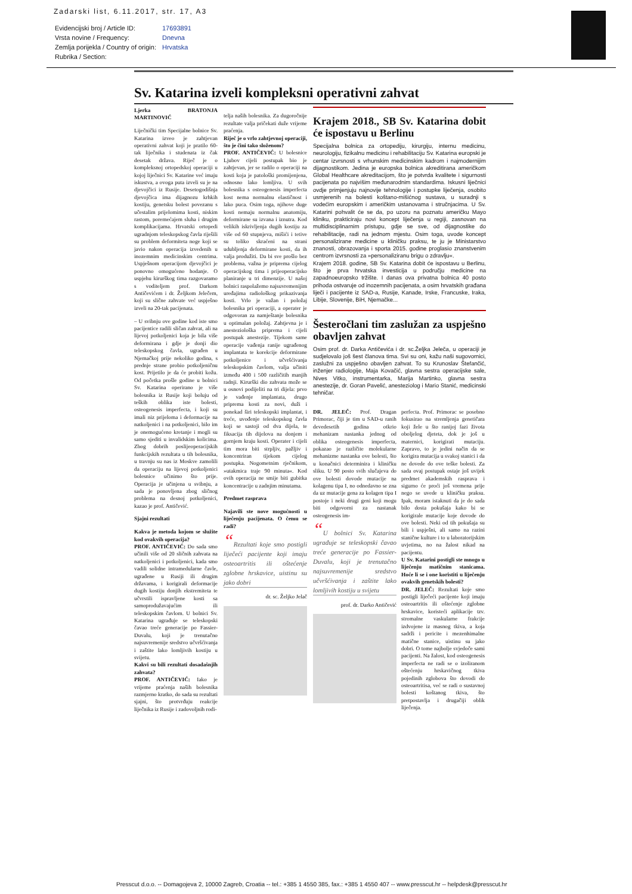Zadarski list, 6.11.2017, str. 17, A3
| Evidencijski broj / Article ID: | 17693891 |
| Vrsta novine / Frequency: | Dnevna |
| Zemlja porijekla / Country of origin: | Hrvatska |
| Rubrika / Section: | |
Sv. Katarina izveli kompleksni operativni zahvat
Ljerka BRATONJA MARTINOVIĆ
Liječnički tim Specijalne bolnice Sv. Katarina izveo je zahtjevan operativni zahvat koji je pratilo 60-tak liječnika i studenata iz čak desetak država. Riječ je o kompleksnoj ortopedskoj operaciji u kojoj liječnici Sv. Katarine već imaju iskustva, a ovoga puta izveli su je na djevojčici iz Rusije. Desetogodišnja djevojčica ima dijagnozu krhkih kostiju, genetsku bolest povezanu s učestalim prijelomima kosti, niskim rastom, poremećajem sluha i drugim komplikacijama. Hrvatski ortopedi ugradnjom teleskopskog čavla riješili su problem deformiteta noge koji se javio nakon operacija izvedenih u inozemnim medicinskim centrima. Uspješnom operacijom djevojčici je ponovno omogućeno hodanje. O uspjehu kirurškog tima razgovaramo s voditeljem prof. Darkom Antičevićem i dr. Željkom Jelečem, koji su slične zahvate već uspješno izveli na 20-tak pacijenata.
– U svibnju ove godine kod iste smo pacijentice radili sličan zahvat, ali na lijevoj potkoljenici koja je bila više deformirana i gdje je donji dio teleskopskog čavla, ugrađen u Njemačkoj prije nekoliko godina, s prednje strane probio potkoljeničnu kost. Prijetilo je da će probiti kožu. Od početka prošle godine u bolnici Sv. Katarina operirano je više bolesnika iz Rusije koji boluju od teških oblika iste bolesti, osteogenesis imperfecta, i koji su imali niz prijeloma i deformacije na natkoljenici i na potkoljenici, bilo im je onemogućeno kretanje i mogli su samo sjediti u invalidskim kolicima. Zbog dobrih poslijeoperacijskih funkcijskih rezultata u tih bolesnika, u travnju su nas iz Moskve zamolili da operaciju na lijevoj potkoljenici bolesnice učinimo što prije. Operacija je učinjena u svibnju, a sada je ponovljena zbog sličnog problema na desnoj potkoljenici, kazao je prof. Antičević.
Sjajni rezultati
Kakva je metoda kojom se služite kod ovakvih operacija?
PROF. ANTIČEVIĆ: Do sada smo učinili više od 20 sličnih zahvata na natkoljenici i potkoljenici, kada smo vadili solidne intramedularne čavle, ugrađene u Rusiji ili drugim državama, i korigirali deformacije dugih kostiju donjih ekstremiteta te učvrstili ispravljene kosti sa samoprodužavajućim ili teleskopskim čavlom. U bolnici Sv. Katarina ugrađuje se teleskopski čavao treće generacije po Fassier-Duvalu, koji je trenutačno najsuvremenije sredstvo učvršćivanja i zaštite lako lomljivih kostiju u svijetu.
Kakvi su bili rezultati dosadašnjih zahvata?
PROF. ANTIČEVIĆ: Iako je vrijeme praćenja naših bolesnika razmjerno kratko, do sada su rezultati sjajni, što protvrđuju reakcije liječnika iz Rusije i zadovoljnih rodi-
telja naših bolesnika. Za dugoročnije rezultate valja pričekati duže vrijeme praćenja.
Riječ je o vrlo zahtjevnoj operaciji, što je čini tako složenom?
PROF. ANTIČEVIĆ: U bolesnice Ljubov cijeli postupak bio je zahtjevan, jer se radilo o operaciji na kosti koja je patološki promijenjena, odnosno lako lomljiva. U svih bolesnika s osteogenesis imperfecta kost nema normalnu elastičnost i lako puca. Osim toga, njihove duge kosti nemaju normalnu anatomiju, deformirane su izvana i iznutra. Kod velikih iskrivljenja dugih kostiju za više od 60 stupnjeva, mišići i tetive su toliko skraćeni na strani udubljenja deformirane kosti, da ih valja produžiti. Da bi sve prošlo bez problema, važna je priprema cijelog operacijskog tima i prijeoperacijsko planiranje u tri dimenzije. U našoj bolnici raspolažemo najsuvremenijim uređajima radiološkog prikazivanja kosti. Vrlo je važan i položaj bolesnika pri operaciji, a operater je odgovoran za namještanje bolesnika u optimalan položaj. Zahtjevna je i anesteziološka priprema i cijeli postupak anestezije. Tijekom same operacije vađenja ranije ugrađenog implantata te korekcije deformirane potkoljenice i učvršćivanja teleskopskim čavlom, valja učiniti između 400 i 500 različitih manjih radnji. Kirurški dio zahvata može se u osnovi podijeliti na tri dijela: prvo je vađenje implantata, drugo priprema kosti za novi, duži i ponekad širi teleskopski implantat, i treće, uvođenje teleskopskog čavla koji se sastoji od dva dijela, te fiksacija tih dijelova na donjem i gornjem kraju kosti. Operater i cijeli tim mora biti strpljiv, pažljiv i koncentriran tijekom cijelog postupka. Nogometnim rječnikom, »utakmica traje 90 minuta«. Kod ovih operacija ne smije biti gubitka koncentracije u zadnjim minutama.
Predmet rasprava
Najavili ste nove mogućnosti u liječenju pacijenata. O čemu se radi?
“Rezultati koje smo postigli liječeći pacijente koji imaju osteoartritis ili oštećenje zglobne hrskavice, uistinu su jako dobri
dr. sc. Željko Jelač
Krajem 2018., SB Sv. Katarina dobit će ispostavu u Berlinu
Specijalna bolnica za ortopediju, kirurgiju, internu medicinu, neurologiju, fizikalnu medicinu i rehabilitaciju Sv. Katarina europski je centar izvrsnosti s vrhunskim medicinskim kadrom i najmodernijim dijagnostikom. Jedina je europska bolnica akreditirana američkom Global Healthcare akreditacijom, što je potvrda kvalitete i sigurnosti pacijenata po najvišim međunarodnim standardima. Iskusni liječnici ovdje primjenjuju najnovije tehnologije i postupke liječenja, osobito usmjerenih na bolesti koštano-mišićnog sustava, u suradnji s vodećim europskim i američkim ustanovama i stručnjacima. U Sv. Katarini pohvalit će se da, po uzoru na poznatu američku Mayo kliniku, prakticiraju novi koncept liječenja u regiji, zasnovan na multidisciplinarnim pristupu, gdje se sve, od dijagnostike do rehabilitacije, radi na jednom mjestu. Osim toga, uvode koncept personalizirane medicine u kliničku praksu, te ju je Ministarstvo znanosti, obrazovanja i sporta 2015. godine proglasio znanstvenim centrom izvrsnosti za »personaliziranu brigu o zdravlju«.
Krajem 2018. godine, SB Sv. Katarina dobit će ispostavu u Berlinu, što je prva hrvatska investicija u području medicine na zapadnoeuropsko tržište. I danas ova privatna bolnica 40 posto prihoda ostvaruje od inozemnih pacijenata, a osim hrvatskih građana liječi i pacijente iz SAD-a, Rusije, Kanade, Irske, Francuske, Iraka, Libije, Slovenije, BiH, Njemačke...
Šesteročlani tim zaslužan za uspješno obavljen zahvat
Osim prof. dr. Darka Antičevića i dr. sc.Željka Jeleča, u operaciji je sudjelovalo još šest članova tima. Svi su oni, kažu naši sugovornici, zaslužni za uspješno obavljen zahvat. To su Krunoslav Štefančić, inženjer radiologije, Maja Kovačić, glavna sestra operacijske sale, Nives Vitko, instrumentarka, Marija Martinko, glavna sestra anestezije, dr. Goran Pavelić, anesteziolog i Mario Stanić, medicinski tehničar.
DR. JELEČ: Prof. Dragan Primorac, čiji je tim u SAD-u ranih devedesetih godina otkrio mehanizam nastanka jednog od oblika osteogenesis imperfecta, pokazao je različite molekularne mehanizme nastanka ove bolesti, što u konačnici determinira i kliničku sliku. U 90 posto svih slučajeva do ove bolesti dovode mutacije na kolagenu tipa I, no odnedavno se zna da uz mutacije gena za kolagen tipa I postoje i neki drugi geni koji mogu biti odgovorni za nastanak osteogenesis im-
“U bolnici Sv. Katarina ugrađuje se teleskopski čavao treće generacije po Fassier-Duvalu, koji je trenutačno najsuvremenije sredstvo učvršćivanja i zaštite lako lomljivih kostiju u svijetu
prof. dr. Darko Antičević
perfecta. Prof. Primorac se posebno fokusirao na stremljenja genetičara koji žele u što ranijoj fazi života oboljelog djeteta, dok je još u maternici, korigirati mutaciju. Zapravo, to je jedini način da se korigira mutacija u svakoj stanici i da ne dovede do ove teške bolesti. Za sada ovaj postupak ostaje još uvijek predmet akademskih rasprava i sigurno će proći još vremena prije nego se uvede u kliničku praksu. Ipak, moram istaknuti da je do sada bilo dosta pokušaja kako bi se korigirale mutacije koje dovode do ove bolesti. Neki od tih pokušaja su bili i uspješni, ali samo na razini stanične kulture i to u laboratorijskim uvjetima, no na žalost nikad na pacijentu.
U Sv. Katarini postigli ste mnogo u liječenju matičnim stanicama. Hoće li se i one koristiti u liječenju ovakvih genetskih bolesti?
DR. JELEČ: Rezultati koje smo postigli liječeći pacijente koji imaju osteoartritis ili oštećenje zglobne hrskavice, koristeći aplikacije tzv. stromalne vaskularne frakcije izdvojene iz masnog tkiva, a koja sadrži i pericite i mezenhimalne matične stanice, uistinu su jako dobri. O tome najbolje svjedoče sami pacijenti. Na žalost, kod osteogenesis imperfecta ne radi se o izoliranom oštećenju hrskavičnog tkiva pojedinih zglobova što dovodi do osteoartritisa, već se radi o sustavnoj bolesti koštanog tkiva, što pretpostavlja i drugačiji oblik liječenja.
Presscut d.o.o. -- Domagojeva 2, 10000 Zagreb, Croatia -- tel.: +385 1 4550 385, fax.: +385 1 4550 407 -- www.presscut.hr -- helpdesk@presscut.hr